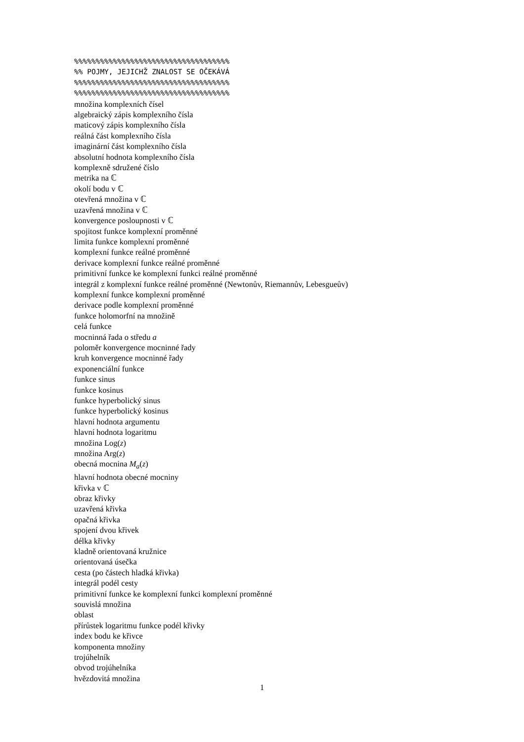%%%%%%%%%%%%%%%%%%%%%%%%%%%%%%%%%%%% %% POJMY, JEJICHŽ ZNALOST SE OČEKÁVÁ %%%%%%%%%%%%%%%%%%%%%%%%%%%%%%%%%%%% %%%%%%%%%%%%%%%%%%%%%%%%%%%%%%%%%%%%
množina komplexních čísel
algebraický zápis komplexního čísla
maticový zápis komplexního čísla
reálná část komplexního čísla
imaginární část komplexního čísla
absolutní hodnota komplexního čísla
komplexně sdružené číslo
metrika na ℂ
okolí bodu v ℂ
otevřená množina v ℂ
uzavřená množina v ℂ
konvergence posloupnosti v ℂ
spojitost funkce komplexní proměnné
limita funkce komplexní proměnné
komplexní funkce reálné proměnné
derivace komplexní funkce reálné proměnné
primitivní funkce ke komplexní funkci reálné proměnné
integrál z komplexní funkce reálné proměnné (Newtonův, Riemannův, Lebesgueův)
komplexní funkce komplexní proměnné
derivace podle komplexní proměnné
funkce holomorfní na množině
celá funkce
mocninná řada o středu a
poloměr konvergence mocninné řady
kruh konvergence mocninné řady
exponenciální funkce
funkce sinus
funkce kosinus
funkce hyperbolický sinus
funkce hyperbolický kosinus
hlavní hodnota argumentu
hlavní hodnota logaritmu
množina Log(z)
množina Arg(z)
obecná mocnina M<sub>a</sub>(z)
hlavní hodnota obecné mocniny
křivka v ℂ
obraz křivky
uzavřená křivka
opačná křivka
spojení dvou křivek
délka křivky
kladně orientovaná kružnice
orientovaná úsečka
cesta (po částech hladká křivka)
integrál podél cesty
primitivní funkce ke komplexní funkci komplexní proměnné
souvislá množina
oblast
přírůstek logaritmu funkce podél křivky
index bodu ke křivce
komponenta množiny
trojúhelník
obvod trojúhelníka
hvězdovitá množina
1